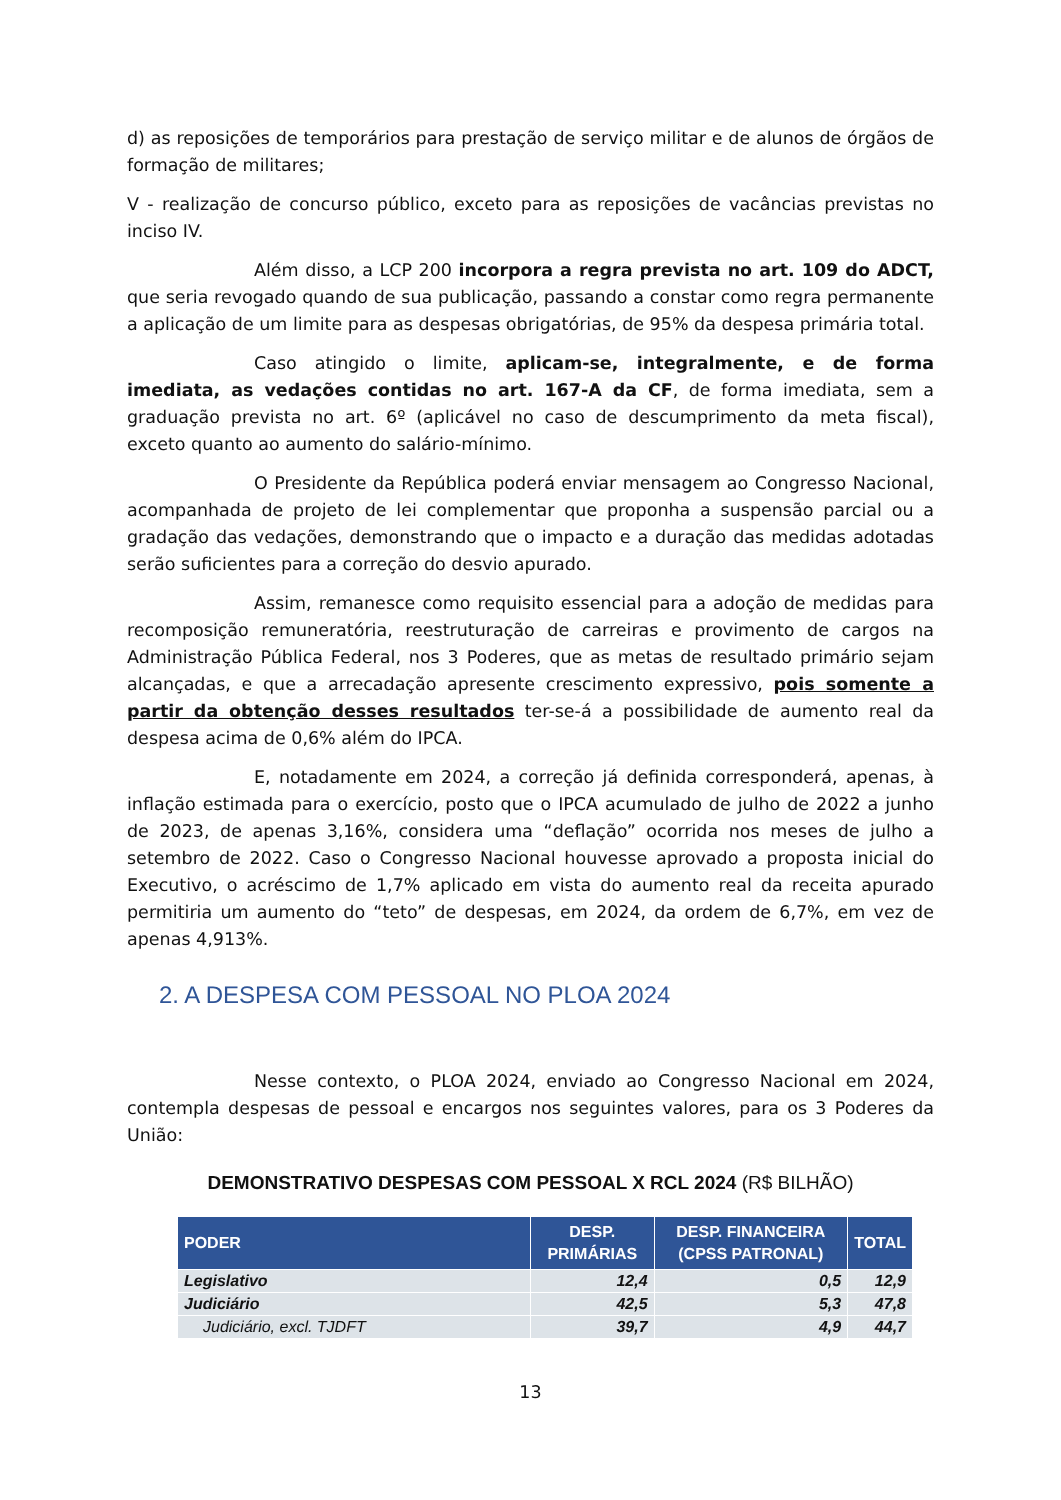d) as reposições de temporários para prestação de serviço militar e de alunos de órgãos de formação de militares;
V - realização de concurso público, exceto para as reposições de vacâncias previstas no inciso IV.
Além disso, a LCP 200 incorpora a regra prevista no art. 109 do ADCT, que seria revogado quando de sua publicação, passando a constar como regra permanente a aplicação de um limite para as despesas obrigatórias, de 95% da despesa primária total.
Caso atingido o limite, aplicam-se, integralmente, e de forma imediata, as vedações contidas no art. 167-A da CF, de forma imediata, sem a graduação prevista no art. 6º (aplicável no caso de descumprimento da meta fiscal), exceto quanto ao aumento do salário-mínimo.
O Presidente da República poderá enviar mensagem ao Congresso Nacional, acompanhada de projeto de lei complementar que proponha a suspensão parcial ou a gradação das vedações, demonstrando que o impacto e a duração das medidas adotadas serão suficientes para a correção do desvio apurado.
Assim, remanesce como requisito essencial para a adoção de medidas para recomposição remuneratória, reestruturação de carreiras e provimento de cargos na Administração Pública Federal, nos 3 Poderes, que as metas de resultado primário sejam alcançadas, e que a arrecadação apresente crescimento expressivo, pois somente a partir da obtenção desses resultados ter-se-á a possibilidade de aumento real da despesa acima de 0,6% além do IPCA.
E, notadamente em 2024, a correção já definida corresponderá, apenas, à inflação estimada para o exercício, posto que o IPCA acumulado de julho de 2022 a junho de 2023, de apenas 3,16%, considera uma “deflação” ocorrida nos meses de julho a setembro de 2022. Caso o Congresso Nacional houvesse aprovado a proposta inicial do Executivo, o acréscimo de 1,7% aplicado em vista do aumento real da receita apurado permitiria um aumento do “teto” de despesas, em 2024, da ordem de 6,7%, em vez de apenas 4,913%.
2. A DESPESA COM PESSOAL NO PLOA 2024
Nesse contexto, o PLOA 2024, enviado ao Congresso Nacional em 2024, contempla despesas de pessoal e encargos nos seguintes valores, para os 3 Poderes da União:
DEMONSTRATIVO DESPESAS COM PESSOAL X RCL 2024 (R$ BILHÃO)
| PODER | DESP. PRIMÁRIAS | DESP. FINANCEIRA (CPSS PATRONAL) | TOTAL |
| --- | --- | --- | --- |
| Legislativo | 12,4 | 0,5 | 12,9 |
| Judiciário | 42,5 | 5,3 | 47,8 |
| Judiciário, excl. TJDFT | 39,7 | 4,9 | 44,7 |
13